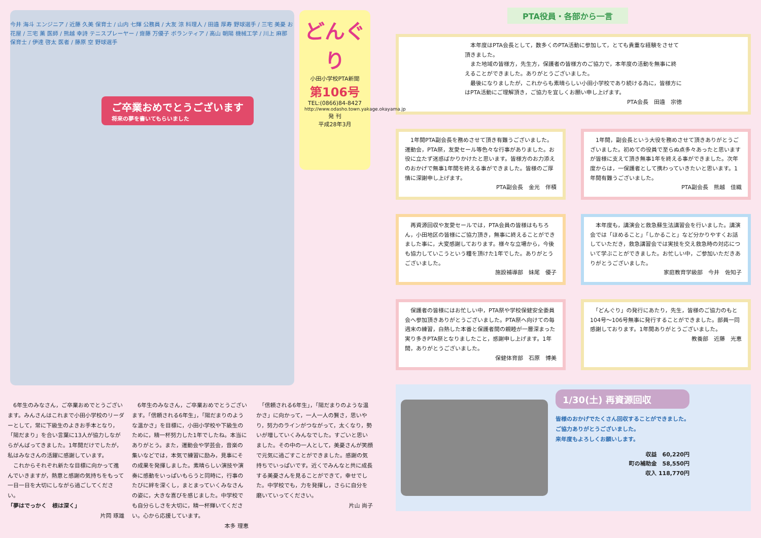今井 海斗 エンジニア / 近藤 久美 保育士 / 山内 七輝 公務員 / 大友 涼 料理人 / 田邉 厚寿 野球選手 / 三宅 美憂 お花屋 / 三宅 薫 医師 / 熊越 幸詩 テニスプレーヤー / 齋藤 万優子 ボランティア / 高山 朝陽 機械工学 / 川上 麻那 保育士 / 伊達 啓太 医者 / 藤原 空 野球選手
ご卒業おめでとうございます
将来の夢を書いてもらいました
どんぐり
小田小学校PTA新聞
第106号
TEL:(0866)84-8427
http://www.odasho.town.yakage.okayama.jp
発 刊
平成28年3月
　6年生のみなさん，ご卒業おめでとうございます。みんさんはこれまで小田小学校のリーダーとして，常に下級生のよきお手本となり，「陽だまり」を合い言葉に13人が協力しながらがんばってきました。1年間だけでしたが，私はみなさんの活躍に感謝しています。
　これからそれぞれ新たな目標に向かって進んでいきますが，熱意と感謝の気持ちをもって一日一日を大切にしながら過ごしてください。
「夢はでっかく　根は深く」
片岡 琢雄
　6年生のみなさん，ご卒業おめでとうございます。「信頼される6年生」，「陽だまりのような温かさ」を目標に，小田小学校や下級生のために，精一杯努力した1年でしたね。本当にありがとう。また，運動会や学芸会，音楽の集いなどでは，本気で練習に励み，見事にその成果を発揮しました。素晴らしい演技や演奏に感動をいっぱいもらうと同時に，行事のたびに絆を深くし，まとまっていくみなさんの姿に，大きな喜びを感じました。中学校でも自分らしさを大切に，精一杯輝いてください。心から応援しています。
本多 理恵
　「信頼される6年生」，「陽だまりのような温かさ」に向かって，一人一人の賢さ，思いやり，努力のラインがつながって，太くなり，勢いが増していくみんなでした。すごいと思いました。その中の一人として，美憂さんが笑顔で元気に過ごすことができました。感謝の気持ちでいっぱいです。近くでみんなと共に成長する美憂さんを見ることができて，幸せでした。中学校でも，力を発揮し，さらに自分を磨いていってください。
片山 尚子
PTA役員・各部から一言
　本年度はPTA会長として，数多くのPTA活動に参加して，とても貴重な経験をさせて頂きました。
　また地域の皆様方，先生方，保護者の皆様方のご協力で，本年度の活動を無事に終えることができました。ありがとうございました。
　最後になりましたが，これからも素晴らしい小田小学校であり続ける為に，皆様方にはPTA活動にご理解頂き，ご協力を宜しくお願い申し上げます。
PTA会長　田邉　宗徳
　1年間PTA副会長を務めさせて頂き有難うございました。運動会，PTA祭，友愛セール等色々な行事がありました。お役に立たず迷惑ばかりかけたと思います。皆様方のお力添えのおかげで無事1年間を終える事ができました。皆様のご厚情に深謝申し上げます。
PTA副会長　金光　伴積
　1年間，副会長という大役を務めさせて頂きありがとうございました。初めての役員で至らぬ点多々あったと思いますが皆様に支えて頂き無事1年を終える事ができました。次年度からは，一保護者として携わっていきたいと思います。1年間有難うございました。
PTA副会長　熊越　佳織
　再資源回収や友愛セールでは，PTA会員の皆様はもちろん，小田地区の皆様にご協力頂き，無事に終えることができました事に，大変感謝しております。様々な立場から，今後も協力していこうという糧を頂けた1年でした。ありがとうございました。
施設補導部　妹尾　優子
　本年度も，講演会と救急蘇生法講習会を行いました。講演会では「ほめること」「しかること」など分かりやすくお話していただき，救急講習会では実技を交え救急時の対応について学ぶことができました。お忙しい中，ご参加いただきありがとうございました。
家庭教育学級部　今井　佐知子
　保護者の皆様にはお忙しい中，PTA祭や学校保健安全委員会へ参加頂きありがとうございました。PTA祭へ向けての毎週末の練習，白熱した本番と保護者間の親睦が一層深まった実り多きPTA祭となりましたこと，感謝申し上げます。1年間，ありがとうございました。
保健体育部　石原　博美
　「どんぐり」の発行にあたり，先生，皆様のご協力のもと104号～106号無事に発行することができました。部員一同感謝しております。1年間ありがとうございました。
教養部　近藤　光恵
1/30(土) 再資源回収
皆様のおかげでたくさん回収することができました。
ご協力ありがとうございました。
来年度もよろしくお願いします。
収益　60,220円
町の補助金　58,550円
収入 118,770円